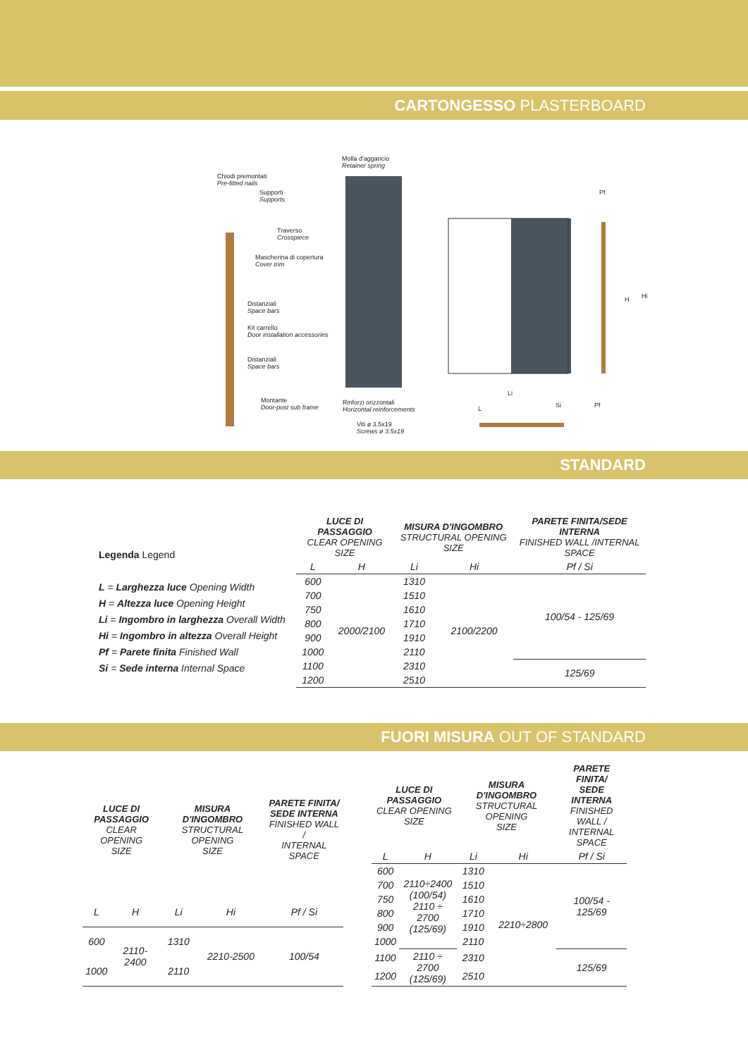CARTONGESSO PLASTERBOARD
Chiodi premontati
Pre-fitted nails
Molla d'aggancio
Retainer spring
Supporti
Supports
Traverso
Crosspiece
Mascherina di copertura
Cover trim
Distanziali
Space bars
Kit carrello
Door installation accessories
Distanziali
Space bars
Montante
Door-post sub frame
Rinforzi orizzontali
Horizontal reinforcements
Viti ø 3.5x19
Screws ø 3.5x19
Pf
H Hi
Li
L Si Pf
STANDARD
Legenda Legend
L = Larghezza luce Opening Width
H = Altezza luce Opening Height
Li = Ingombro in larghezza Overall Width
Hi = Ingombro in altezza Overall Height
Pf = Parete finita Finished Wall
Si = Sede interna Internal Space
| LUCE DI PASSAGGIO CLEAR OPENING SIZE | | MISURA D'INGOMBRO STRUCTURAL OPENING SIZE | | PARETE FINITA/SEDE INTERNA FINISHED WALL /INTERNAL SPACE |
| --- | --- | --- | --- | --- |
| L | H | Li | Hi | Pf / Si |
| 600 | 2000/2100 | 1310 | 2100/2200 | 100/54 - 125/69 |
| 700 | | 1510 | | |
| 750 | | 1610 | | |
| 800 | | 1710 | | |
| 900 | | 1910 | | |
| 1000 | | 2110 | | |
| 1100 | | 2310 | | 125/69 |
| 1200 | | 2510 | | |
FUORI MISURA OUT OF STANDARD
| LUCE DI PASSAGGIO CLEAR OPENING SIZE | | MISURA D'INGOMBRO STRUCTURAL OPENING SIZE | | PARETE FINITA/ SEDE INTERNA FINISHED WALL / INTERNAL SPACE |
| --- | --- | --- | --- | --- |
| L | H | Li | Hi | Pf / Si |
| 600 | 2110-2400 | 1310 | 2210-2500 | 100/54 |
| 1000 | | 2110 | | |
| LUCE DI PASSAGGIO CLEAR OPENING SIZE | | MISURA D'INGOMBRO STRUCTURAL OPENING SIZE | | PARETE FINITA/ SEDE INTERNA FINISHED WALL / INTERNAL SPACE |
| --- | --- | --- | --- | --- |
| L | H | Li | Hi | Pf / Si |
| 600 | 2110÷2400 (100/54) 2110 ÷ 2700 (125/69) | 1310 | 2210÷2800 | 100/54 - 125/69 |
| 700 | | 1510 | | |
| 750 | | 1610 | | |
| 800 | | 1710 | | |
| 900 | | 1910 | | |
| 1000 | | 2110 | | |
| 1100 | 2110 ÷ 2700 (125/69) | 2310 | | 125/69 |
| 1200 | | 2510 | | |